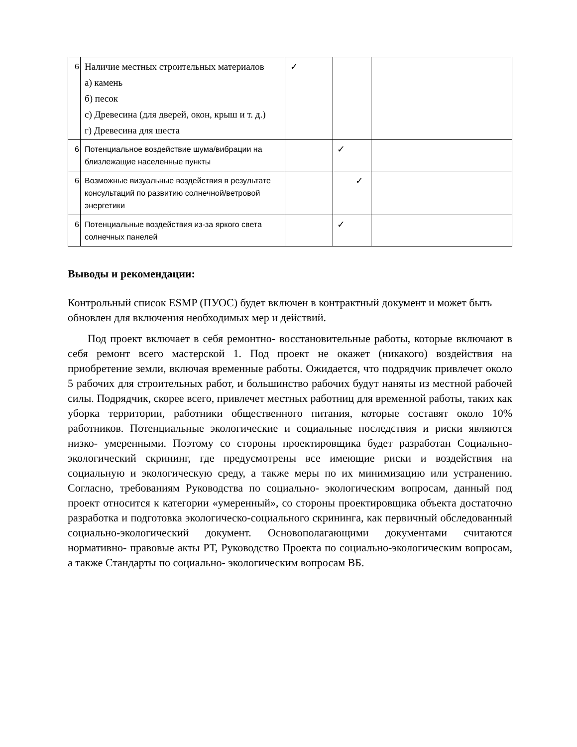| 6 | Наличие местных строительных материалов а) камень б) песок с) Древесина (для дверей, окон, крыш и т. д.) г) Древесина для шеста | ✓ | | |
| 6 | Потенциальное воздействие шума/вибрации на близлежащие населенные пункты | | ✓ | |
| 6 | Возможные визуальные воздействия в результате консультаций по развитию солнечной/ветровой энергетики | | ✓ | |
| 6 | Потенциальные воздействия из-за яркого света солнечных панелей | | ✓ | |
Выводы и рекомендации:
Контрольный список ESMP (ПУОС) будет включен в контрактный документ и может быть обновлен для включения необходимых мер и действий.
Под проект включает в себя ремонтно- восстановительные работы, которые включают в себя ремонт всего мастерской 1. Под проект не окажет (никакого) воздействия на приобретение земли, включая временные работы. Ожидается, что подрядчик привлечет около 5 рабочих для строительных работ, и большинство рабочих будут наняты из местной рабочей силы. Подрядчик, скорее всего, привлечет местных работниц для временной работы, таких как уборка территории, работники общественного питания, которые составят около 10% работников. Потенциальные экологические и социальные последствия и риски являются низко- умеренными. Поэтому со стороны проектировщика будет разработан Социально- экологический скрининг, где предусмотрены все имеющие риски и воздействия на социальную и экологическую среду, а также меры по их минимизацию или устранению. Согласно, требованиям Руководства по социально- экологическим вопросам, данный под проект относится к категории «умеренный», со стороны проектировщика объекта достаточно разработка и подготовка экологическо-социального скрининга, как первичный обследованный социально-экологический документ. Основополагающими документами считаются нормативно- правовые акты РТ, Руководство Проекта по социально-экологическим вопросам, а также Стандарты по социально- экологическим вопросам ВБ.